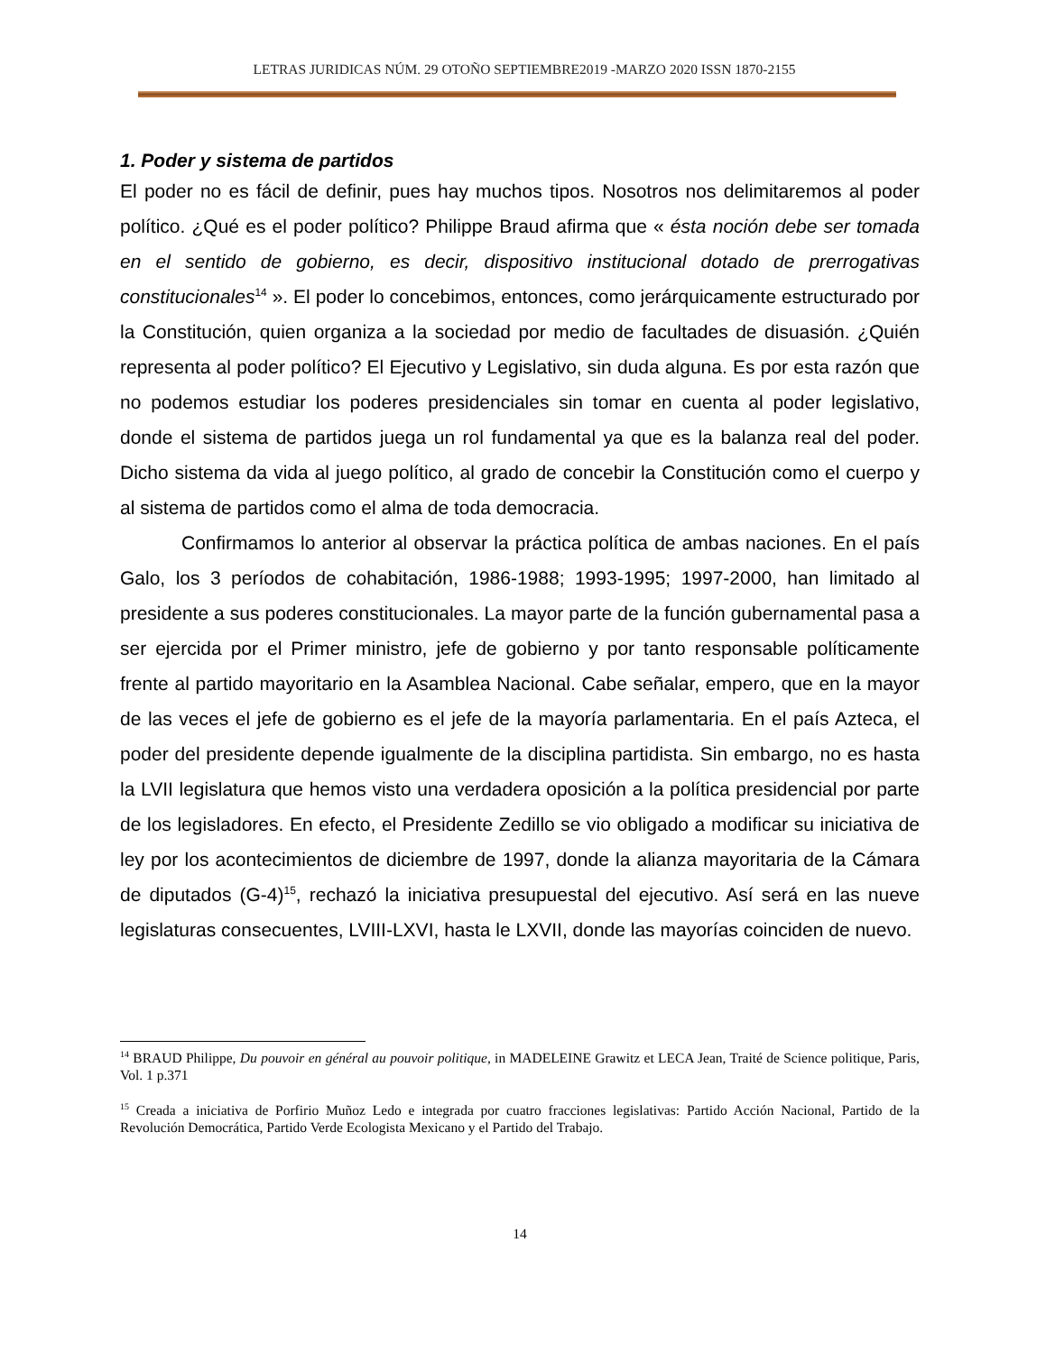LETRAS JURIDICAS NÚM. 29 OTOÑO SEPTIEMBRE2019 -MARZO 2020 ISSN 1870-2155
1. Poder y sistema de partidos
El poder no es fácil de definir, pues hay muchos tipos. Nosotros nos delimitaremos al poder político. ¿Qué es el poder político? Philippe Braud afirma que « ésta noción debe ser tomada en el sentido de gobierno, es decir, dispositivo institucional dotado de prerrogativas constitucionales<sup>14</sup> ». El poder lo concebimos, entonces, como jerárquicamente estructurado por la Constitución, quien organiza a la sociedad por medio de facultades de disuasión. ¿Quién representa al poder político? El Ejecutivo y Legislativo, sin duda alguna. Es por esta razón que no podemos estudiar los poderes presidenciales sin tomar en cuenta al poder legislativo, donde el sistema de partidos juega un rol fundamental ya que es la balanza real del poder. Dicho sistema da vida al juego político, al grado de concebir la Constitución como el cuerpo y al sistema de partidos como el alma de toda democracia.
Confirmamos lo anterior al observar la práctica política de ambas naciones. En el país Galo, los 3 períodos de cohabitación, 1986-1988; 1993-1995; 1997-2000, han limitado al presidente a sus poderes constitucionales. La mayor parte de la función gubernamental pasa a ser ejercida por el Primer ministro, jefe de gobierno y por tanto responsable políticamente frente al partido mayoritario en la Asamblea Nacional. Cabe señalar, empero, que en la mayor de las veces el jefe de gobierno es el jefe de la mayoría parlamentaria. En el país Azteca, el poder del presidente depende igualmente de la disciplina partidista. Sin embargo, no es hasta la LVII legislatura que hemos visto una verdadera oposición a la política presidencial por parte de los legisladores. En efecto, el Presidente Zedillo se vio obligado a modificar su iniciativa de ley por los acontecimientos de diciembre de 1997, donde la alianza mayoritaria de la Cámara de diputados (G-4)<sup>15</sup>, rechazó la iniciativa presupuestal del ejecutivo. Así será en las nueve legislaturas consecuentes, LVIII-LXVI, hasta le LXVII, donde las mayorías coinciden de nuevo.
<sup>14</sup> BRAUD Philippe, Du pouvoir en général au pouvoir politique, in MADELEINE Grawitz et LECA Jean, Traité de Science politique, Paris, Vol. 1 p.371
<sup>15</sup> Creada a iniciativa de Porfirio Muñoz Ledo e integrada por cuatro fracciones legislativas: Partido Acción Nacional, Partido de la Revolución Democrática, Partido Verde Ecologista Mexicano y el Partido del Trabajo.
14